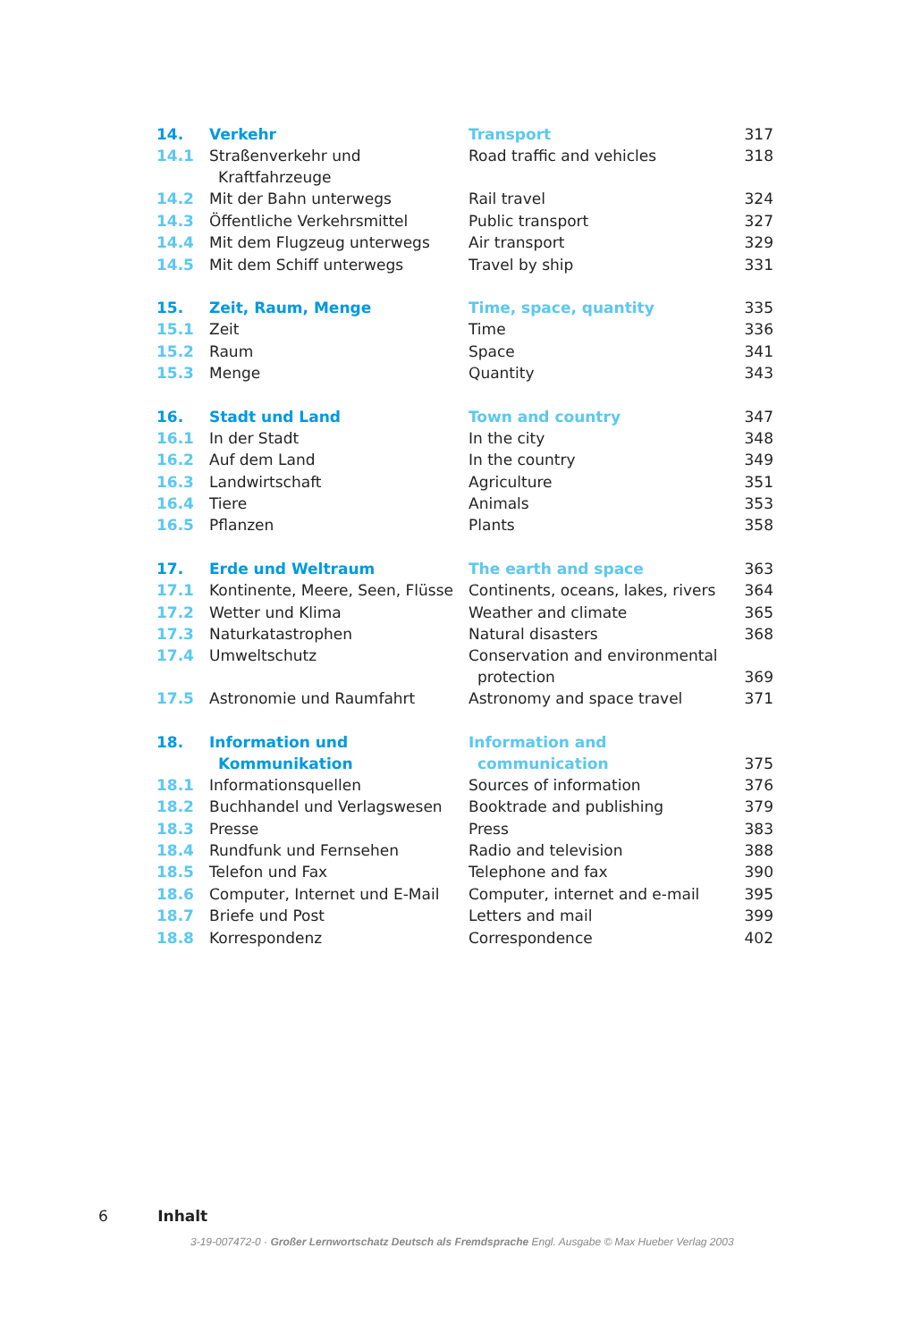| 14. | Verkehr | Transport | 317 |
| 14.1 | Straßenverkehr und Kraftfahrzeuge | Road traffic and vehicles | 318 |
| 14.2 | Mit der Bahn unterwegs | Rail travel | 324 |
| 14.3 | Öffentliche Verkehrsmittel | Public transport | 327 |
| 14.4 | Mit dem Flugzeug unterwegs | Air transport | 329 |
| 14.5 | Mit dem Schiff unterwegs | Travel by ship | 331 |
| 15. | Zeit, Raum, Menge | Time, space, quantity | 335 |
| 15.1 | Zeit | Time | 336 |
| 15.2 | Raum | Space | 341 |
| 15.3 | Menge | Quantity | 343 |
| 16. | Stadt und Land | Town and country | 347 |
| 16.1 | In der Stadt | In the city | 348 |
| 16.2 | Auf dem Land | In the country | 349 |
| 16.3 | Landwirtschaft | Agriculture | 351 |
| 16.4 | Tiere | Animals | 353 |
| 16.5 | Pflanzen | Plants | 358 |
| 17. | Erde und Weltraum | The earth and space | 363 |
| 17.1 | Kontinente, Meere, Seen, Flüsse | Continents, oceans, lakes, rivers | 364 |
| 17.2 | Wetter und Klima | Weather and climate | 365 |
| 17.3 | Naturkatastrophen | Natural disasters | 368 |
| 17.4 | Umweltschutz | Conservation and environmental protection | 369 |
| 17.5 | Astronomie und Raumfahrt | Astronomy and space travel | 371 |
| 18. | Information und Kommunikation | Information and communication | 375 |
| 18.1 | Informationsquellen | Sources of information | 376 |
| 18.2 | Buchhandel und Verlagswesen | Booktrade and publishing | 379 |
| 18.3 | Presse | Press | 383 |
| 18.4 | Rundfunk und Fernsehen | Radio and television | 388 |
| 18.5 | Telefon und Fax | Telephone and fax | 390 |
| 18.6 | Computer, Internet und E-Mail | Computer, internet and e-mail | 395 |
| 18.7 | Briefe und Post | Letters and mail | 399 |
| 18.8 | Korrespondenz | Correspondence | 402 |
6 Inhalt
3-19-007472-0 · Großer Lernwortschatz Deutsch als Fremdsprache Engl. Ausgabe © Max Hueber Verlag 2003